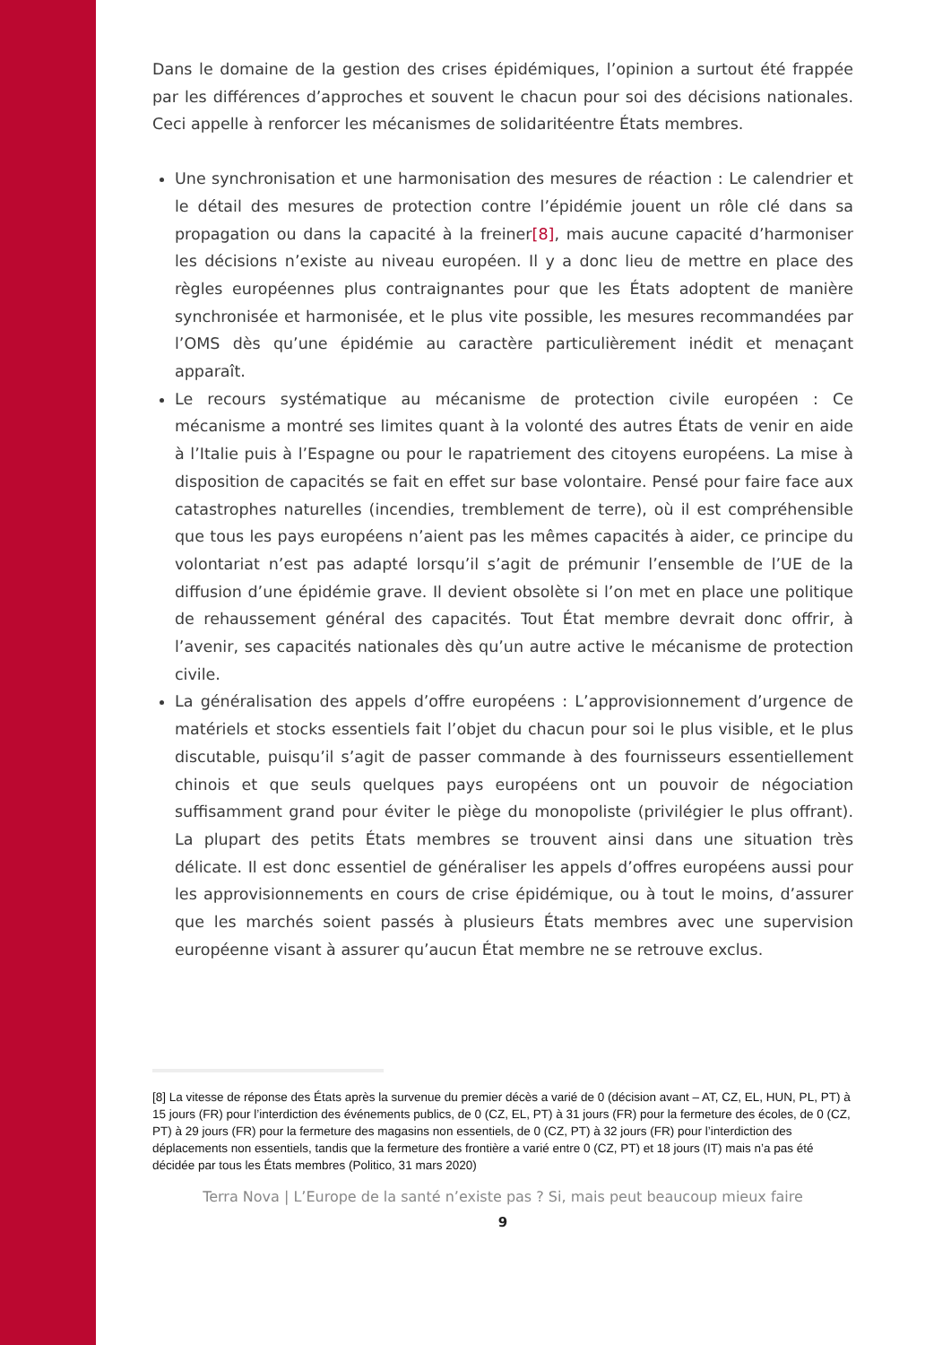Dans le domaine de la gestion des crises épidémiques, l’opinion a surtout été frappée par les différences d’approches et souvent le chacun pour soi des décisions nationales. Ceci appelle à renforcer les mécanismes de solidaritéentre États membres.
Une synchronisation et une harmonisation des mesures de réaction : Le calendrier et le détail des mesures de protection contre l’épidémie jouent un rôle clé dans sa propagation ou dans la capacité à la freiner[8], mais aucune capacité d’harmoniser les décisions n’existe au niveau européen. Il y a donc lieu de mettre en place des règles européennes plus contraignantes pour que les États adoptent de manière synchronisée et harmonisée, et le plus vite possible, les mesures recommandées par l’OMS dès qu’une épidémie au caractère particulièrement inédit et menaçant apparaît.
Le recours systématique au mécanisme de protection civile européen : Ce mécanisme a montré ses limites quant à la volonté des autres États de venir en aide à l’Italie puis à l’Espagne ou pour le rapatriement des citoyens européens. La mise à disposition de capacités se fait en effet sur base volontaire. Pensé pour faire face aux catastrophes naturelles (incendies, tremblement de terre), où il est compréhensible que tous les pays européens n’aient pas les mêmes capacités à aider, ce principe du volontariat n’est pas adapté lorsqu’il s’agit de prémunir l’ensemble de l’UE de la diffusion d’une épidémie grave. Il devient obsolète si l’on met en place une politique de rehaussement général des capacités. Tout État membre devrait donc offrir, à l’avenir, ses capacités nationales dès qu’un autre active le mécanisme de protection civile.
La généralisation des appels d’offre européens : L’approvisionnement d’urgence de matériels et stocks essentiels fait l’objet du chacun pour soi le plus visible, et le plus discutable, puisqu’il s’agit de passer commande à des fournisseurs essentiellement chinois et que seuls quelques pays européens ont un pouvoir de négociation suffisamment grand pour éviter le piège du monopoliste (privilégier le plus offrant). La plupart des petits États membres se trouvent ainsi dans une situation très délicate. Il est donc essentiel de généraliser les appels d’offres européens aussi pour les approvisionnements en cours de crise épidémique, ou à tout le moins, d’assurer que les marchés soient passés à plusieurs États membres avec une supervision européenne visant à assurer qu’aucun État membre ne se retrouve exclus.
[8] La vitesse de réponse des États après la survenue du premier décès a varié de 0 (décision avant – AT, CZ, EL, HUN, PL, PT) à 15 jours (FR) pour l’interdiction des événements publics, de 0 (CZ, EL, PT) à 31 jours (FR) pour la fermeture des écoles, de 0 (CZ, PT) à 29 jours (FR) pour la fermeture des magasins non essentiels, de 0 (CZ, PT) à 32 jours (FR) pour l’interdiction des déplacements non essentiels, tandis que la fermeture des frontière a varié entre 0 (CZ, PT) et 18 jours (IT) mais n’a pas été décidée par tous les États membres (Politico, 31 mars 2020)
Terra Nova | L’Europe de la santé n’existe pas ? Si, mais peut beaucoup mieux faire
9